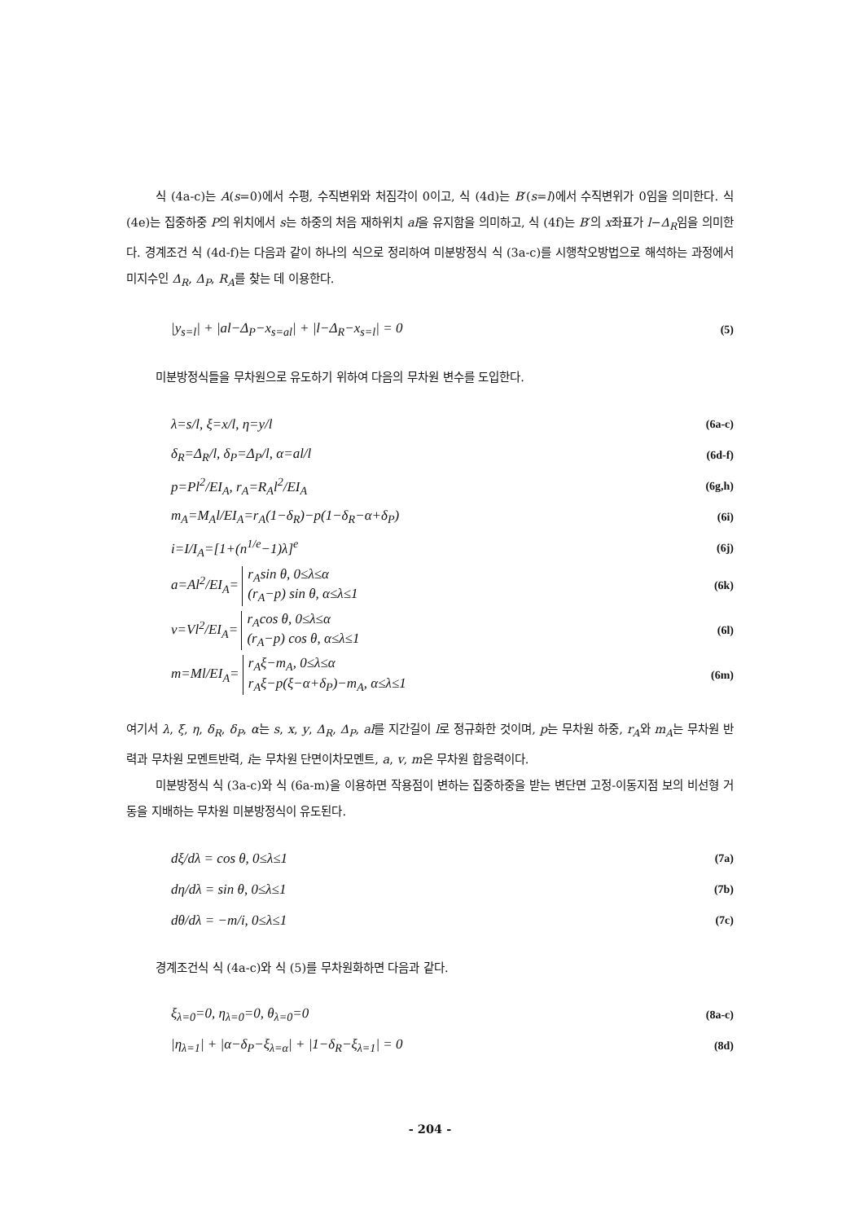식 (4a-c)는 A(s=0)에서 수평, 수직변위와 처짐각이 0이고, 식 (4d)는 B′(s=l)에서 수직변위가 0임을 의미한다. 식 (4e)는 집중하중 P의 위치에서 s는 하중의 처음 재하위치 al을 유지함을 의미하고, 식 (4f)는 B′의 x좌표가 l−Δ<sub>R</sub>임을 의미한다. 경계조건 식 (4d-f)는 다음과 같이 하나의 식으로 정리하여 미분방정식 식 (3a-c)를 시행착오방법으로 해석하는 과정에서 미지수인 Δ<sub>R</sub>, Δ<sub>P</sub>, R<sub>A</sub>를 찾는 데 이용한다.
|y<sub>s=l</sub>| + |al−Δ<sub>P</sub>−x<sub>s=al</sub>| + |l−Δ<sub>R</sub>−x<sub>s=l</sub>| = 0 (5)
미분방정식들을 무차원으로 유도하기 위하여 다음의 무차원 변수를 도입한다.
λ=s/l, ξ=x/l, η=y/l (6a-c)
δ<sub>R</sub>=Δ<sub>R</sub>/l, δ<sub>P</sub>=Δ<sub>P</sub>/l, α=al/l (6d-f)
p=Pl<sup>2</sup>/EI<sub>A</sub>, r<sub>A</sub>=R<sub>A</sub>l<sup>2</sup>/EI<sub>A</sub> (6g,h)
m<sub>A</sub>=M<sub>A</sub>l/EI<sub>A</sub>=r<sub>A</sub>(1−δ<sub>R</sub>)−p(1−δ<sub>R</sub>−α+δ<sub>P</sub>) (6i)
i=I/I<sub>A</sub>=[1+(n<sup>1/e</sup>−1)λ]<sup>e</sup> (6j)
a=Al<sup>2</sup>/EI<sub>A</sub>= r<sub>A</sub>sin θ, 0≤λ≤α
(r<sub>A</sub>−p) sin θ, α≤λ≤1 (6k)
v=Vl<sup>2</sup>/EI<sub>A</sub>= r<sub>A</sub>cos θ, 0≤λ≤α
(r<sub>A</sub>−p) cos θ, α≤λ≤1 (6l)
m=Ml/EI<sub>A</sub>= r<sub>A</sub>ξ−m<sub>A</sub>, 0≤λ≤α
r<sub>A</sub>ξ−p(ξ−α+δ<sub>P</sub>)−m<sub>A</sub>, α≤λ≤1 (6m)
여기서 λ, ξ, η, δ<sub>R</sub>, δ<sub>P</sub>, α는 s, x, y, Δ<sub>R</sub>, Δ<sub>P</sub>, al를 지간길이 l로 정규화한 것이며, p는 무차원 하중, r<sub>A</sub>와 m<sub>A</sub>는 무차원 반력과 무차원 모멘트반력, i는 무차원 단면이차모멘트, a, v, m은 무차원 합응력이다.
미분방정식 식 (3a-c)와 식 (6a-m)을 이용하면 작용점이 변하는 집중하중을 받는 변단면 고정-이동지점 보의 비선형 거동을 지배하는 무차원 미분방정식이 유도된다.
dξ/dλ = cos θ, 0≤λ≤1 (7a)
dη/dλ = sin θ, 0≤λ≤1 (7b)
dθ/dλ = −m/i, 0≤λ≤1 (7c)
경계조건식 식 (4a-c)와 식 (5)를 무차원화하면 다음과 같다.
ξ<sub>λ=0</sub>=0, η<sub>λ=0</sub>=0, θ<sub>λ=0</sub>=0 (8a-c)
|η<sub>λ=1</sub>| + |α−δ<sub>P</sub>−ξ<sub>λ=α</sub>| + |1−δ<sub>R</sub>−ξ<sub>λ=1</sub>| = 0 (8d)
- 204 -